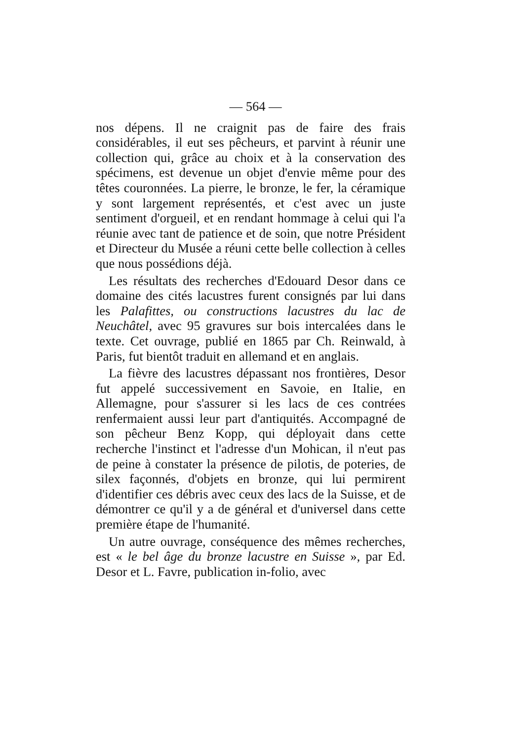— 564 —
nos dépens. Il ne craignit pas de faire des frais considérables, il eut ses pêcheurs, et parvint à réunir une collection qui, grâce au choix et à la conservation des spécimens, est devenue un objet d'envie même pour des têtes couronnées. La pierre, le bronze, le fer, la céramique y sont largement représentés, et c'est avec un juste sentiment d'orgueil, et en rendant hommage à celui qui l'a réunie avec tant de patience et de soin, que notre Président et Directeur du Musée a réuni cette belle collection à celles que nous possédions déjà.
Les résultats des recherches d'Edouard Desor dans ce domaine des cités lacustres furent consignés par lui dans les Palafittes, ou constructions lacustres du lac de Neuchâtel, avec 95 gravures sur bois intercalées dans le texte. Cet ouvrage, publié en 1865 par Ch. Reinwald, à Paris, fut bientôt traduit en allemand et en anglais.
La fièvre des lacustres dépassant nos frontières, Desor fut appelé successivement en Savoie, en Italie, en Allemagne, pour s'assurer si les lacs de ces contrées renfermaient aussi leur part d'antiquités. Accompagné de son pêcheur Benz Kopp, qui déployait dans cette recherche l'instinct et l'adresse d'un Mohican, il n'eut pas de peine à constater la présence de pilotis, de poteries, de silex façonnés, d'objets en bronze, qui lui permirent d'identifier ces débris avec ceux des lacs de la Suisse, et de démontrer ce qu'il y a de général et d'universel dans cette première étape de l'humanité.
Un autre ouvrage, conséquence des mêmes recherches, est « le bel âge du bronze lacustre en Suisse », par Ed. Desor et L. Favre, publication in-folio, avec